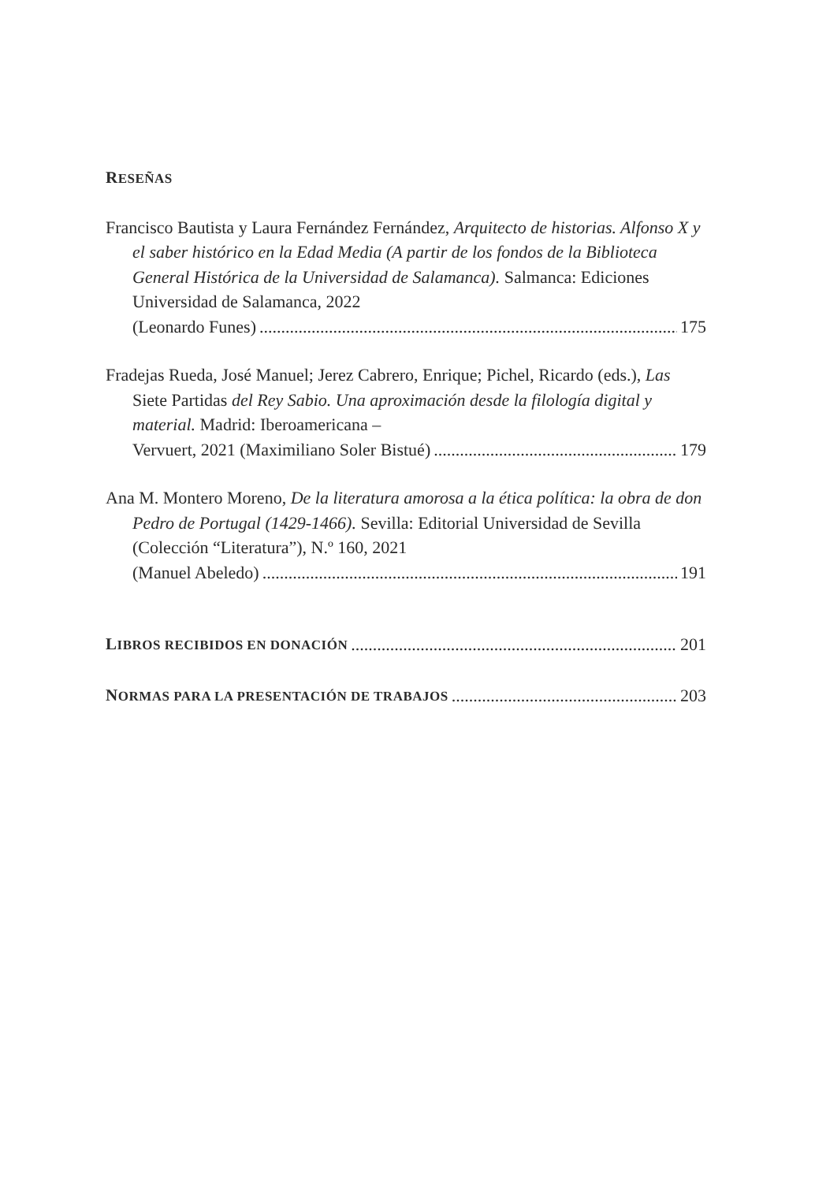RESEÑAS
Francisco Bautista y Laura Fernández Fernández, Arquitecto de historias. Alfonso X y el saber histórico en la Edad Media (A partir de los fondos de la Biblioteca General Histórica de la Universidad de Salamanca). Salmanca: Ediciones Universidad de Salamanca, 2022
(Leonardo Funes) 175
Fradejas Rueda, José Manuel; Jerez Cabrero, Enrique; Pichel, Ricardo (eds.), Las Siete Partidas del Rey Sabio. Una aproximación desde la filología digital y material. Madrid: Iberoamericana –
Vervuert, 2021 (Maximiliano Soler Bistué) 179
Ana M. Montero Moreno, De la literatura amorosa a la ética política: la obra de don Pedro de Portugal (1429-1466). Sevilla: Editorial Universidad de Sevilla (Colección “Literatura”), N.º 160, 2021
(Manuel Abeledo) 191
LIBROS RECIBIDOS EN DONACIÓN 201
NORMAS PARA LA PRESENTACIÓN DE TRABAJOS 203